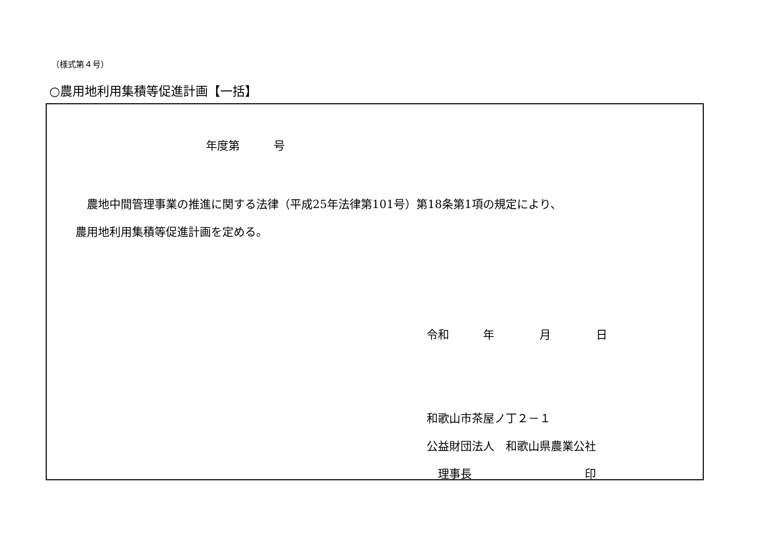（様式第４号）
○農用地利用集積等促進計画【一括】
年度第　　　号
　農地中間管理事業の推進に関する法律（平成25年法律第101号）第18条第1項の規定により、
農用地利用集積等促進計画を定める。
令和　　　年　　　　月　　　　日
和歌山市茶屋ノ丁２－１ 公益財団法人　和歌山県農業公社 　理事長　　　　　　　　　　印